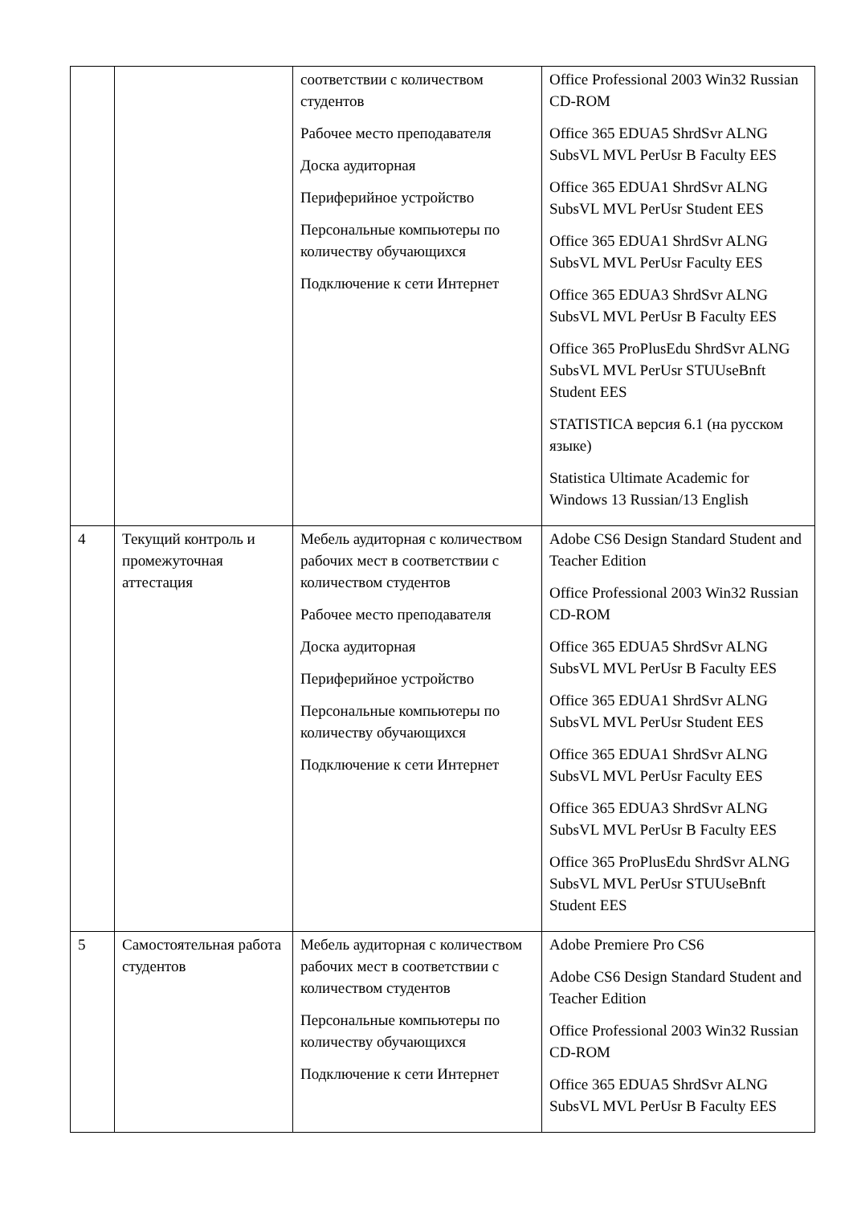| | | соответствии с количеством студентов Рабочее место преподавателя Доска аудиторная Периферийное устройство Персональные компьютеры по количеству обучающихся Подключение к сети Интернет | Office Professional 2003 Win32 Russian CD-ROM Office 365 EDUA5 ShrdSvr ALNG SubsVL MVL PerUsr B Faculty EES Office 365 EDUA1 ShrdSvr ALNG SubsVL MVL PerUsr Student EES Office 365 EDUA1 ShrdSvr ALNG SubsVL MVL PerUsr Faculty EES Office 365 EDUA3 ShrdSvr ALNG SubsVL MVL PerUsr B Faculty EES Office 365 ProPlusEdu ShrdSvr ALNG SubsVL MVL PerUsr STUUseBnft Student EES STATISTICA версия 6.1 (на русском языке) Statistica Ultimate Academic for Windows 13 Russian/13 English |
| 4 | Текущий контроль и промежуточная аттестация | Мебель аудиторная с количеством рабочих мест в соответствии с количеством студентов Рабочее место преподавателя Доска аудиторная Периферийное устройство Персональные компьютеры по количеству обучающихся Подключение к сети Интернет | Adobe CS6 Design Standard Student and Teacher Edition Office Professional 2003 Win32 Russian CD-ROM Office 365 EDUA5 ShrdSvr ALNG SubsVL MVL PerUsr B Faculty EES Office 365 EDUA1 ShrdSvr ALNG SubsVL MVL PerUsr Student EES Office 365 EDUA1 ShrdSvr ALNG SubsVL MVL PerUsr Faculty EES Office 365 EDUA3 ShrdSvr ALNG SubsVL MVL PerUsr B Faculty EES Office 365 ProPlusEdu ShrdSvr ALNG SubsVL MVL PerUsr STUUseBnft Student EES |
| 5 | Самостоятельная работа студентов | Мебель аудиторная с количеством рабочих мест в соответствии с количеством студентов Персональные компьютеры по количеству обучающихся Подключение к сети Интернет | Adobe Premiere Pro CS6 Adobe CS6 Design Standard Student and Teacher Edition Office Professional 2003 Win32 Russian CD-ROM Office 365 EDUA5 ShrdSvr ALNG SubsVL MVL PerUsr B Faculty EES |